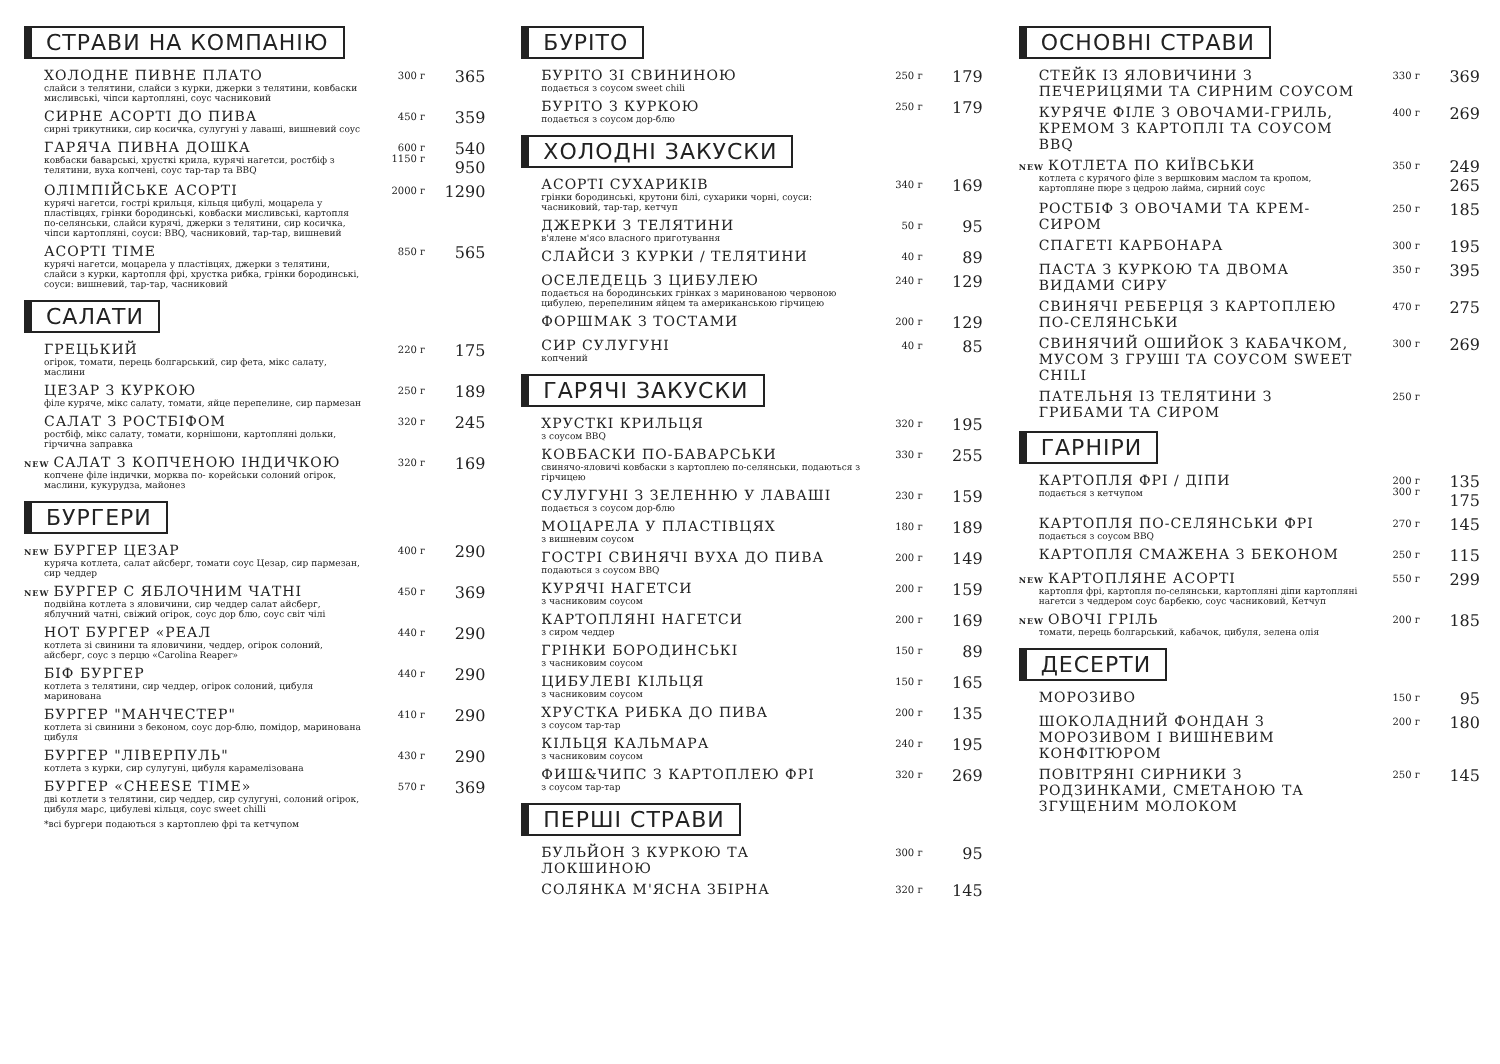СТРАВИ НА КОМПАНІЮ
ХОЛОДНЕ ПИВНЕ ПЛАТО
слайси з телятини, слайси з курки, джерки з телятини, ковбаски мисливські, чіпси картопляні, соус часниковий
300 г
365
СИРНЕ АСОРТІ ДО ПИВА
сирні трикутники, сир косичка, сулугуні у лаваші, вишневий соус
450 г
359
ГАРЯЧА ПИВНА ДОШКА
ковбаски баварські, хрусткі крила, курячі нагетси, ростбіф з телятини, вуха копчені, соус тар-тар та BBQ
600 г
1150 г
540
950
ОЛІМПІЙСЬКЕ АСОРТІ
курячі нагетси, гострі крильця, кільця цибулі, моцарела у пластівцях, грінки бородинські, ковбаски мисливські, картопля по-селянськи, слайси курячі, джерки з телятини, сир косичка, чіпси картопляні, соуси: BBQ, часниковий, тар-тар, вишневий
2000 г
1290
АСОРТІ TIME
курячі нагетси, моцарела у пластівцях, джерки з телятини, слайси з курки, картопля фрі, хрустка рибка, грінки бородинські, соуси: вишневий, тар-тар, часниковий
850 г
565
САЛАТИ
ГРЕЦЬКИЙ
огірок, томати, перець болгарський, сир фета, мікс салату, маслини
220 г
175
ЦЕЗАР З КУРКОЮ
філе куряче, мікс салату, томати, яйце перепелине, сир пармезан
250 г
189
САЛАТ З РОСТБІФОМ
ростбіф, мікс салату, томати, корнішони, картопляні дольки, гірчична заправка
320 г
245
NEW САЛАТ З КОПЧЕНОЮ ІНДИЧКОЮ
копчене філе індички, морква по- корейськи солоний огірок, маслини, кукурудза, майонез
320 г
169
БУРГЕРИ
NEW БУРГЕР ЦЕЗАР
куряча котлета, салат айсберг, томати соус Цезар, сир пармезан, сир чеддер
400 г
290
NEW БУРГЕР С ЯБЛОЧНИМ ЧАТНІ
подвійна котлета з яловичини, сир чеддер салат айсберг, яблучний чатні, свіжий огірок, соус дор блю, соус світ чілі
450 г
369
HOT БУРГЕР «РЕАЛ
котлета зі свинини та яловичини, чеддер, огірок солоний, айсберг, соус з перцю «Carolina Reaper»
440 г
290
БІФ БУРГЕР
котлета з телятини, сир чеддер, огірок солоний, цибуля маринована
440 г
290
БУРГЕР "МАНЧЕСТЕР"
котлета зі свинини з беконом, соус дор-блю, помідор, маринована цибуля
410 г
290
БУРГЕР "ЛІВЕРПУЛЬ"
котлета з курки, сир сулугуні, цибуля карамелізована
430 г
290
БУРГЕР «CHEESE TIME»
дві котлети з телятини, сир чеддер, сир сулугуні, солоний огірок, цибуля марс, цибулеві кільця, соус sweet chilli
570 г
369
*всі бургери подаються з картоплею фрі та кетчупом
БУРІТО
БУРІТО ЗІ СВИНИНОЮ
подається з соусом sweet chili
250 г
179
БУРІТО З КУРКОЮ
подається з соусом дор-блю
250 г
179
ХОЛОДНІ ЗАКУСКИ
АСОРТІ СУХАРИКІВ
грінки бородинські, крутони білі, сухарики чорні, соуси: часниковий, тар-тар, кетчуп
340 г
169
ДЖЕРКИ З ТЕЛЯТИНИ
в'ялене м'ясо власного приготування
50 г
95
СЛАЙСИ З КУРКИ / ТЕЛЯТИНИ
40 г
89
ОСЕЛЕДЕЦЬ З ЦИБУЛЕЮ
подається на бородинських грінках з маринованою червоною цибулею, перепелиним яйцем та американською гірчицею
240 г
129
ФОРШМАК З ТОСТАМИ
200 г
129
СИР СУЛУГУНІ
копчений
40 г
85
ГАРЯЧІ ЗАКУСКИ
ХРУСТКІ КРИЛЬЦЯ
з соусом BBQ
320 г
195
КОВБАСКИ ПО-БАВАРСЬКИ
свинячо-яловичі ковбаски з картоплею по-селянськи, подаються з гірчицею
330 г
255
СУЛУГУНІ З ЗЕЛЕННЮ У ЛАВАШІ
подається з соусом дор-блю
230 г
159
МОЦАРЕЛА У ПЛАСТІВЦЯХ
з вишневим соусом
180 г
189
ГОСТРІ СВИНЯЧІ ВУХА ДО ПИВА
подаються з соусом BBQ
200 г
149
КУРЯЧІ НАГЕТСИ
з часниковим соусом
200 г
159
КАРТОПЛЯНІ НАГЕТСИ
з сиром чеддер
200 г
169
ГРІНКИ БОРОДИНСЬКІ
з часниковим соусом
150 г
89
ЦИБУЛЕВІ КІЛЬЦЯ
з часниковим соусом
150 г
165
ХРУСТКА РИБКА ДО ПИВА
з соусом тар-тар
200 г
135
КІЛЬЦЯ КАЛЬМАРА
з часниковим соусом
240 г
195
ФИШ&ЧИПС З КАРТОПЛЕЮ ФРІ
з соусом тар-тар
320 г
269
ПЕРШІ СТРАВИ
БУЛЬЙОН З КУРКОЮ ТА ЛОКШИНОЮ
300 г
95
СОЛЯНКА М'ЯСНА ЗБІРНА
320 г
145
ОСНОВНІ СТРАВИ
СТЕЙК ІЗ ЯЛОВИЧИНИ З ПЕЧЕРИЦЯМИ ТА СИРНИМ СОУСОМ
330 г
369
КУРЯЧЕ ФІЛЕ З ОВОЧАМИ-ГРИЛЬ, КРЕМОМ З КАРТОПЛІ ТА СОУСОМ BBQ
400 г
269
NEW КОТЛЕТА ПО КИЇВСЬКИ
котлета с курячого філе з вершковим маслом та кропом, картопляне пюре з цедрою лайма, сирний соус
350 г
249
265
РОСТБІФ З ОВОЧАМИ ТА КРЕМ-СИРОМ
250 г
185
СПАГЕТІ КАРБОНАРА
300 г
195
ПАСТА З КУРКОЮ ТА ДВОМА ВИДАМИ СИРУ
350 г
395
СВИНЯЧІ РЕБЕРЦЯ З КАРТОПЛЕЮ ПО-СЕЛЯНСЬКИ
470 г
275
СВИНЯЧИЙ ОШИЙОК З КАБАЧКОМ, МУСОМ З ГРУШІ ТА СОУСОМ SWEET CHILI
300 г
269
ПАТЕЛЬНЯ ІЗ ТЕЛЯТИНИ З ГРИБАМИ ТА СИРОМ
250 г
ГАРНІРИ
КАРТОПЛЯ ФРІ / ДІПИ
подається з кетчупом
200 г
300 г
135
175
КАРТОПЛЯ ПО-СЕЛЯНСЬКИ ФРІ
подається з соусом BBQ
270 г
145
КАРТОПЛЯ СМАЖЕНА З БЕКОНОМ
250 г
115
NEW КАРТОПЛЯНЕ АСОРТІ
картопля фрі, картопля по-селянськи, картопляні діпи картопляні нагетси з чеддером соус барбекю, соус часниковий, Кетчуп
550 г
299
NEW ОВОЧІ ГРІЛЬ
томати, перець болгарський, кабачок, цибуля, зелена олія
200 г
185
ДЕСЕРТИ
МОРОЗИВО
150 г
95
ШОКОЛАДНИЙ ФОНДАН З МОРОЗИВОМ І ВИШНЕВИМ КОНФІТЮРОМ
200 г
180
ПОВІТРЯНІ СИРНИКИ З РОДЗИНКАМИ, СМЕТАНОЮ ТА ЗГУЩЕНИМ МОЛОКОМ
250 г
145